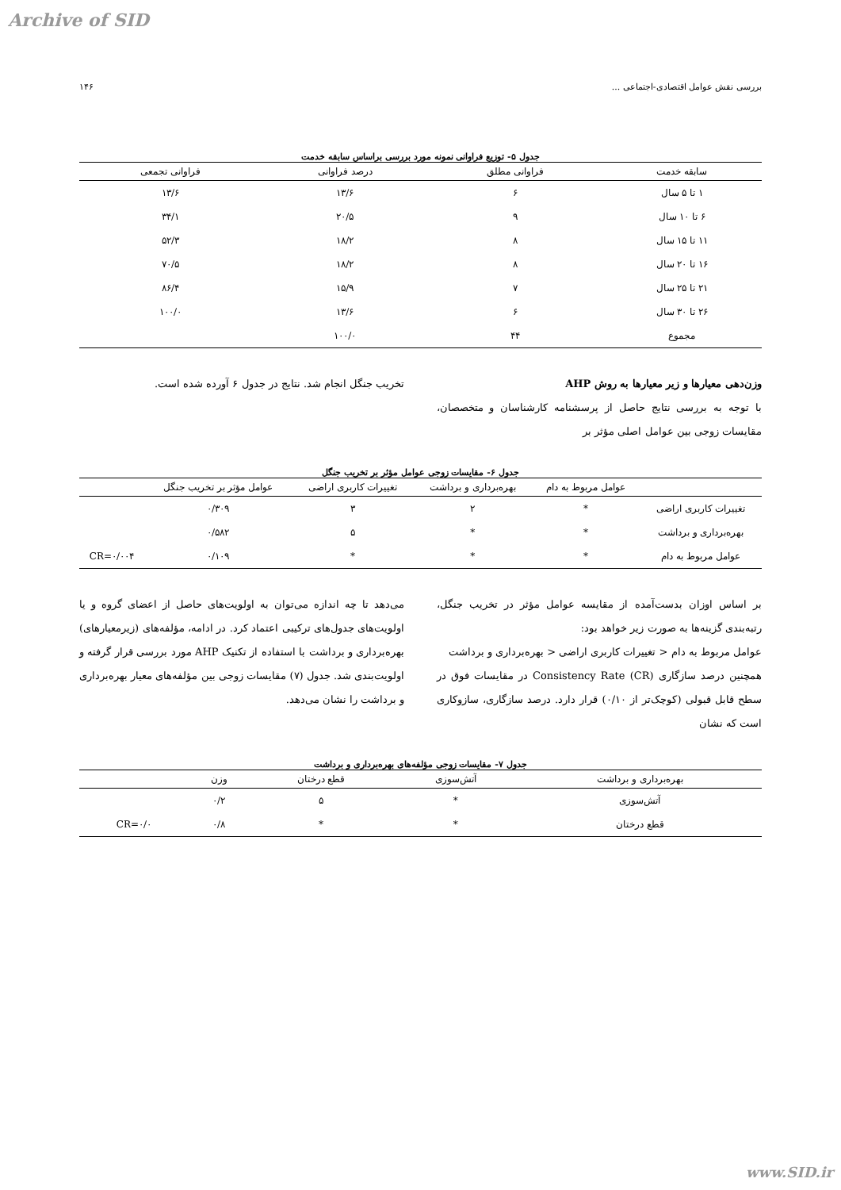Archive of SID
بررسی نقش عوامل اقتصادی-اجتماعی ... ۱۴۶
جدول ۵- توزیع فراوانی نمونه مورد بررسی براساس سابقه خدمت
| سابقه خدمت | فراوانی مطلق | درصد فراوانی | فراوانی تجمعی |
| --- | --- | --- | --- |
| ۱ تا ۵ سال | ۶ | ۱۳/۶ | ۱۳/۶ |
| ۶ تا ۱۰ سال | ۹ | ۲۰/۵ | ۳۴/۱ |
| ۱۱ تا ۱۵ سال | ۸ | ۱۸/۲ | ۵۲/۳ |
| ۱۶ تا ۲۰ سال | ۸ | ۱۸/۲ | ۷۰/۵ |
| ۲۱ تا ۲۵ سال | ۷ | ۱۵/۹ | ۸۶/۴ |
| ۲۶ تا ۳۰ سال | ۶ | ۱۳/۶ | ۱۰۰/۰ |
| مجموع | ۴۴ | ۱۰۰/۰ | |
وزن‌دهی معیارها و زیر معیارها به روش AHP
با توجه به بررسی نتایج حاصل از پرسشنامه کارشناسان و متخصصان، مقایسات زوجی بین عوامل اصلی مؤثر بر
تخریب جنگل انجام شد. نتایج در جدول ۶ آورده شده است.
جدول ۶- مقایسات زوجی عوامل مؤثر بر تخریب جنگل
| | عوامل مربوط به دام | بهره‌برداری و برداشت | تغییرات کاربری اراضی | عوامل مؤثر بر تخریب جنگل | |
| --- | --- | --- | --- | --- | --- |
| تغییرات کاربری اراضی | * | ۲ | ۳ | ۰/۳۰۹ | |
| بهره‌برداری و برداشت | * | * | ۵ | ۰/۵۸۲ | |
| عوامل مربوط به دام | * | * | * | ۰/۱۰۹ | CR=۰/۰۰۴ |
بر اساس اوزان بدست‌آمده از مقایسه عوامل مؤثر در تخریب جنگل، رتبه‌بندی گزینه‌ها به صورت زیر خواهد بود:
عوامل مربوط به دام < تغییرات کاربری اراضی < بهره‌برداری و برداشت
همچنین درصد سازگاری Consistency Rate (CR) در مقایسات فوق در سطح قابل قبولی (کوچک‌تر از ۰/۱۰) قرار دارد. درصد سازگاری، سازوکاری است که نشان
می‌دهد تا چه اندازه می‌توان به اولویت‌های حاصل از اعضای گروه و یا اولویت‌های جدول‌های ترکیبی اعتماد کرد. در ادامه، مؤلفه‌های (زیرمعیارهای) بهره‌برداری و برداشت با استفاده از تکنیک AHP مورد بررسی قرار گرفته و اولویت‌بندی شد. جدول (۷) مقایسات زوجی بین مؤلفه‌های معیار بهره‌برداری و برداشت را نشان می‌دهد.
جدول ۷- مقایسات زوجی مؤلفه‌های بهره‌برداری و برداشت
| بهره‌برداری و برداشت | آتش‌سوزی | قطع درختان | وزن | |
| --- | --- | --- | --- | --- |
| آتش‌سوزی | * | ۵ | ۰/۲ | |
| قطع درختان | * | * | ۰/۸ | CR=۰/۰ |
www.SID.ir